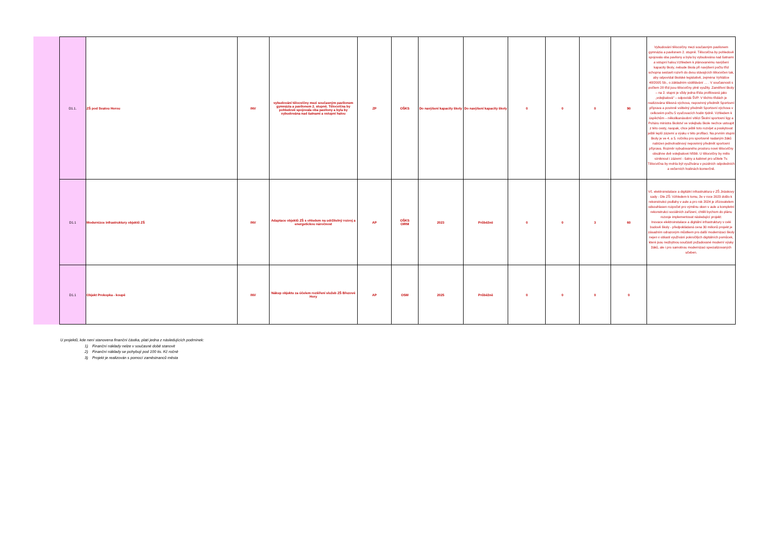| D1.1. | ZŠ pod Svatou Horou | INV | vybudování tělocvičny mezi současným pavilonem gymnázia a pavilonem 2. stupně. Tělocvična by pohledově spojovala oba pavilony a byla by vybudována nad šatnami a vstupní halou | ZP | OŠKS | Do navýšení kapacity školy | Do navýšení kapacity školy | 0 | 0 | 0 | 90 | Vybudování tělocvičny mezi současným pavilonem gymnázia a pavilonem 2. stupně. Tělocvična by pohledově spojovala oba pavilony a byla by vybudována nad šatnami a vstupní halou.Vzhledem k plánovanému navýšení kapacity školy, nebude škola při navýšení počtu tříd schopna sestavit rozvrh do dvou stávajících tělocvičen tak, aby odpovídal školské legislativě, zejména Vyhlášce 48/2005 Sb., o základním vzdělávání … . V současnosti s počtem 28 tříd jsou tělocvičny plně využity. Zaměření školy – na 2. stupni je vždy jedna třída profilovaná jako „volejbalová“ – odpovídá ŠVP. V těchto třídách je realizována tělesná výchova, nepovinný předmět Sportovní příprava a povinně volitelný předmět Sportovní výchova v celkovém počtu 5 vyučovacích hodin týdně. Vzhledem k úspěchům – několikanásobní vítězi Školní sportovní ligy a Poháru ministra školství ve volejbalu škole nechce ustoupit z této cesty, naopak, chce ještě toto rozvíjet a poskytovat ještě lepší zázemí a výuku v této profilaci. Na prvním stupni školy je ve 4. a 5. ročníku pro sportovně nadaným žáků nabízen jednohodinový nepovinný předmět sportovní příprava. Rozměr vybudovaného prostoru nové tělocvičny obsáhne dvě volejbalové hřiště. U tělocvičny by mělo vzniknout i zázemí - šatny a kabinet pro učitele Tv. Tělocvična by mohla být využívána v pozdních odpoledních a večerních hodinách komerčně. |
| D1.1 | Modernizce infrastruktury objektů ZŠ | INV | Adaptace objektů ZŠ s ohledem na udržitelný rozvoj a energetickou náročnost | AP | OŠKS OIRM | 2023 | Průběžně | 0 | 0 | 3 | 60 | Vč. elektroinstalace a digitální infrastruktura v ZŠ Jiráskovy sady - Dle ZŠ: Vzhledem k tomu, že v roce 2023 došlo k rekonstrukci podlahy v aule a pro rok 2024 je zřizovatelem odsouhlasen rozpočet pro výměnu oken v aule a kompletní rekonstrukci sociálních zařízení, chtěli bychom do plánu rozvoje implementovat následující projekt: Inovace elektroinstalace a digitální infrastruktury v celé budově školy - předpokládaná cena 30 milionů projekt je zásadním odrazovým můstkem pro další modernizaci školy nejen v oblasti využívání pokročilých digitálních pomůcek, které jsou nezbytnou součástí požadované moderní výuky žáků, ale i pro samotnou modernizaci specializovaných učeben. |
| D1.1 | Objekt Prokopka - koupě | INV | Nákup objektu za účelem rozšíření služeb ZŠ Březové Hory | AP | OSM | 2025 | Průběžně | 0 | 0 | 0 | 0 | |
U projektů, kde není stanovena finanční částka, platí jedna z následujících podmínek:
1) Finanční náklady nelze v současné době stanovit
2) Finanční náklady se pohybují pod 100 tis. Kč ročně
3) Projekt je realizován s pomocí zaměstnanců města